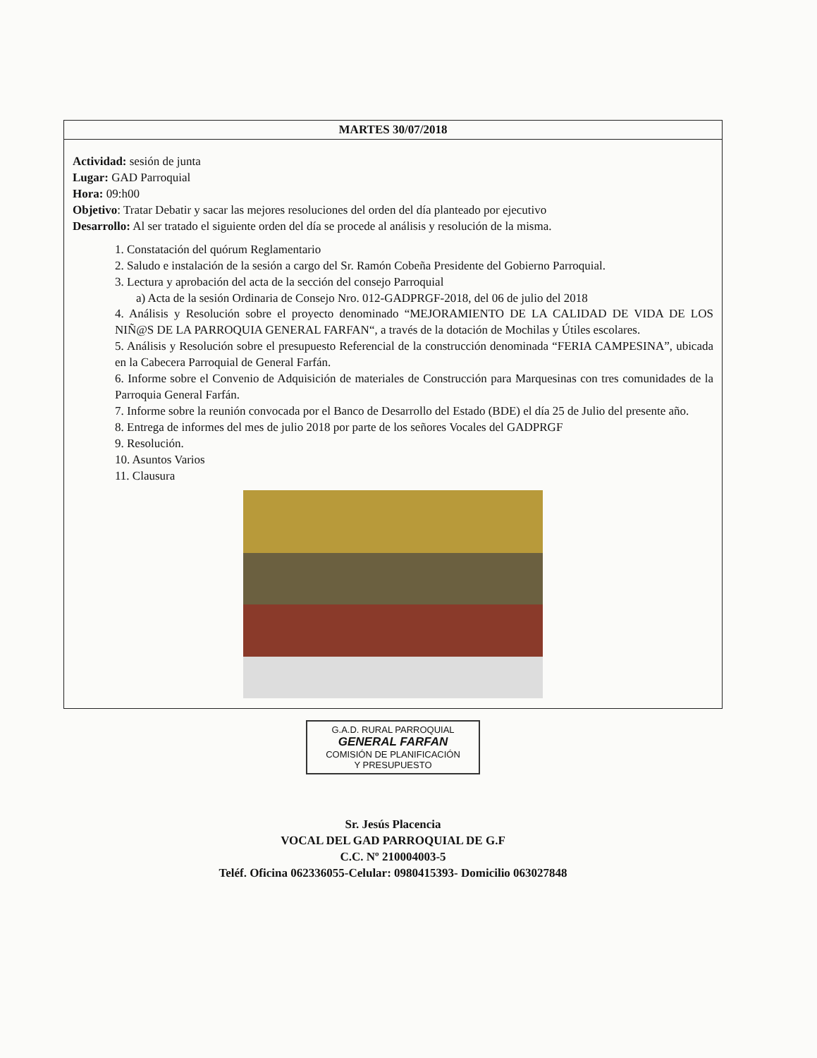| MARTES 30/07/2018 |
| --- |
| Actividad: sesión de junta Lugar: GAD Parroquial Hora: 09:h00 Objetivo : Tratar Debatir y sacar las mejores resoluciones del orden del día planteado por ejecutivo Desarrollo: Al ser tratado el siguiente orden del día se procede al análisis y resolución de la misma. 1. Constatación del quórum Reglamentario 2. Saludo e instalación de la sesión a cargo del Sr. Ramón Cobeña Presidente del Gobierno Parroquial. 3. Lectura y aprobación del acta de la sección del consejo Parroquial a) Acta de la sesión Ordinaria de Consejo Nro. 012-GADPRGF-2018, del 06 de julio del 2018 4. Análisis y Resolución sobre el proyecto denominado “MEJORAMIENTO DE LA CALIDAD DE VIDA DE LOS NIÑ@S DE LA PARROQUIA GENERAL FARFAN“, a través de la dotación de Mochilas y Útiles escolares. 5. Análisis y Resolución sobre el presupuesto Referencial de la construcción denominada “FERIA CAMPESINA”, ubicada en la Cabecera Parroquial de General Farfán. 6. Informe sobre el Convenio de Adquisición de materiales de Construcción para Marquesinas con tres comunidades de la Parroquia General Farfán. 7. Informe sobre la reunión convocada por el Banco de Desarrollo del Estado (BDE) el día 25 de Julio del presente año. 8. Entrega de informes del mes de julio 2018 por parte de los señores Vocales del GADPRGF 9. Resolución. 10. Asuntos Varios 11. Clausura |
G.A.D. RURAL PARROQUIAL
GENERAL FARFAN
COMISIÓN DE PLANIFICACIÓN
Y PRESUPUESTO
Sr. Jesús Placencia
VOCAL DEL GAD PARROQUIAL DE G.F
C.C. Nº 210004003-5
Teléf. Oficina 062336055-Celular: 0980415393- Domicilio 063027848